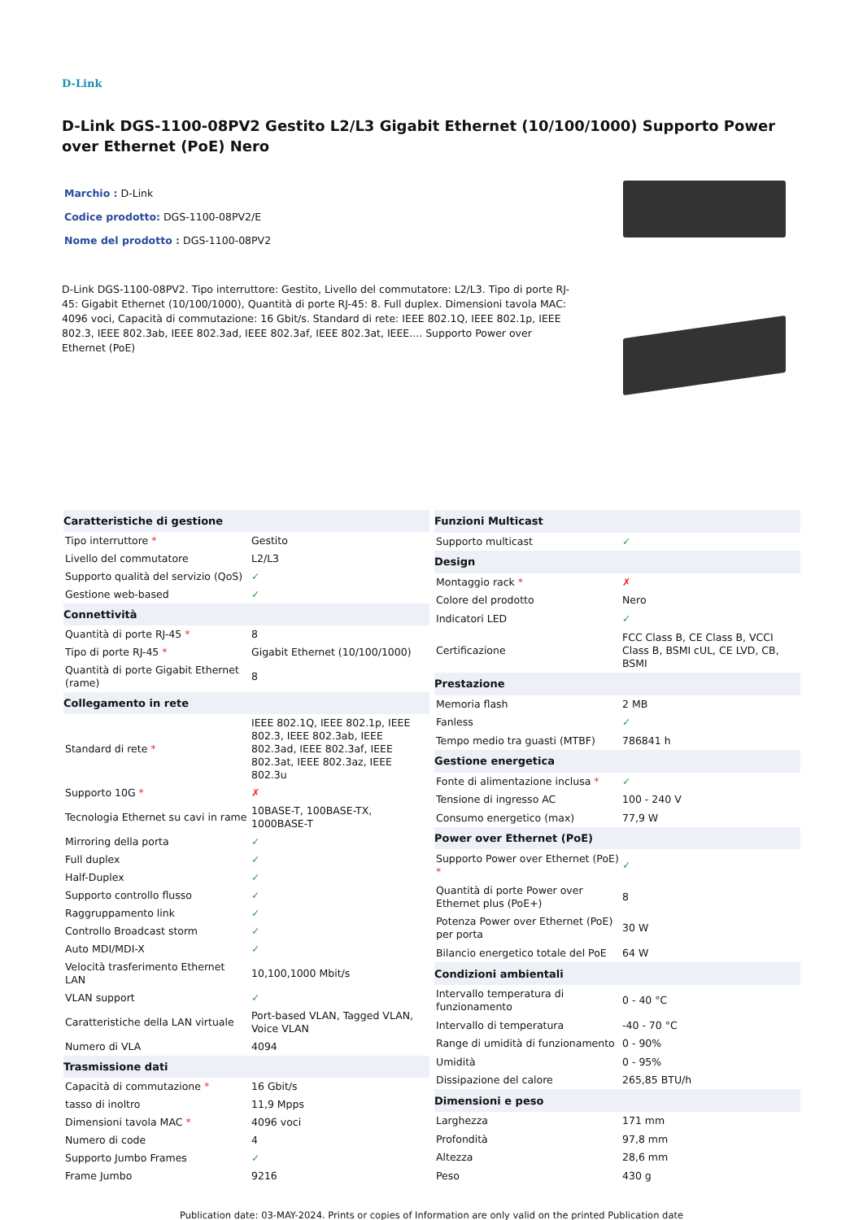D-Link
D-Link DGS-1100-08PV2 Gestito L2/L3 Gigabit Ethernet (10/100/1000) Supporto Power over Ethernet (PoE) Nero
Marchio : D-Link
Codice prodotto: DGS-1100-08PV2/E
Nome del prodotto : DGS-1100-08PV2
D-Link DGS-1100-08PV2. Tipo interruttore: Gestito, Livello del commutatore: L2/L3. Tipo di porte RJ-45: Gigabit Ethernet (10/100/1000), Quantità di porte RJ-45: 8. Full duplex. Dimensioni tavola MAC: 4096 voci, Capacità di commutazione: 16 Gbit/s. Standard di rete: IEEE 802.1Q, IEEE 802.1p, IEEE 802.3, IEEE 802.3ab, IEEE 802.3ad, IEEE 802.3af, IEEE 802.3at, IEEE.... Supporto Power over Ethernet (PoE)
| Caratteristiche di gestione | |
| --- | --- |
| Tipo interruttore * | Gestito |
| Livello del commutatore | L2/L3 |
| Supporto qualità del servizio (QoS) | ✓ |
| Gestione web-based | ✓ |
| Connettività | |
| Quantità di porte RJ-45 * | 8 |
| Tipo di porte RJ-45 * | Gigabit Ethernet (10/100/1000) |
| Quantità di porte Gigabit Ethernet (rame) | 8 |
| Collegamento in rete | |
| Standard di rete * | IEEE 802.1Q, IEEE 802.1p, IEEE 802.3, IEEE 802.3ab, IEEE 802.3ad, IEEE 802.3af, IEEE 802.3at, IEEE 802.3az, IEEE 802.3u |
| Supporto 10G * | ✗ |
| Tecnologia Ethernet su cavi in rame | 10BASE-T, 100BASE-TX, 1000BASE-T |
| Mirroring della porta | ✓ |
| Full duplex | ✓ |
| Half-Duplex | ✓ |
| Supporto controllo flusso | ✓ |
| Raggruppamento link | ✓ |
| Controllo Broadcast storm | ✓ |
| Auto MDI/MDI-X | ✓ |
| Velocità trasferimento Ethernet LAN | 10,100,1000 Mbit/s |
| VLAN support | ✓ |
| Caratteristiche della LAN virtuale | Port-based VLAN, Tagged VLAN, Voice VLAN |
| Numero di VLA | 4094 |
| Trasmissione dati | |
| Capacità di commutazione * | 16 Gbit/s |
| tasso di inoltro | 11,9 Mpps |
| Dimensioni tavola MAC * | 4096 voci |
| Numero di code | 4 |
| Supporto Jumbo Frames | ✓ |
| Frame Jumbo | 9216 |
| Funzioni Multicast | |
| --- | --- |
| Supporto multicast | ✓ |
| Design | |
| Montaggio rack * | ✗ |
| Colore del prodotto | Nero |
| Indicatori LED | ✓ |
| Certificazione | FCC Class B, CE Class B, VCCI Class B, BSMI cUL, CE LVD, CB, BSMI |
| Prestazione | |
| Memoria flash | 2 MB |
| Fanless | ✓ |
| Tempo medio tra guasti (MTBF) | 786841 h |
| Gestione energetica | |
| Fonte di alimentazione inclusa * | ✓ |
| Tensione di ingresso AC | 100 - 240 V |
| Consumo energetico (max) | 77,9 W |
| Power over Ethernet (PoE) | |
| Supporto Power over Ethernet (PoE) * | ✓ |
| Quantità di porte Power over Ethernet plus (PoE+) | 8 |
| Potenza Power over Ethernet (PoE) per porta | 30 W |
| Bilancio energetico totale del PoE | 64 W |
| Condizioni ambientali | |
| Intervallo temperatura di funzionamento | 0 - 40 °C |
| Intervallo di temperatura | -40 - 70 °C |
| Range di umidità di funzionamento | 0 - 90% |
| Umidità | 0 - 95% |
| Dissipazione del calore | 265,85 BTU/h |
| Dimensioni e peso | |
| Larghezza | 171 mm |
| Profondità | 97,8 mm |
| Altezza | 28,6 mm |
| Peso | 430 g |
Publication date: 03-MAY-2024. Prints or copies of Information are only valid on the printed Publication date